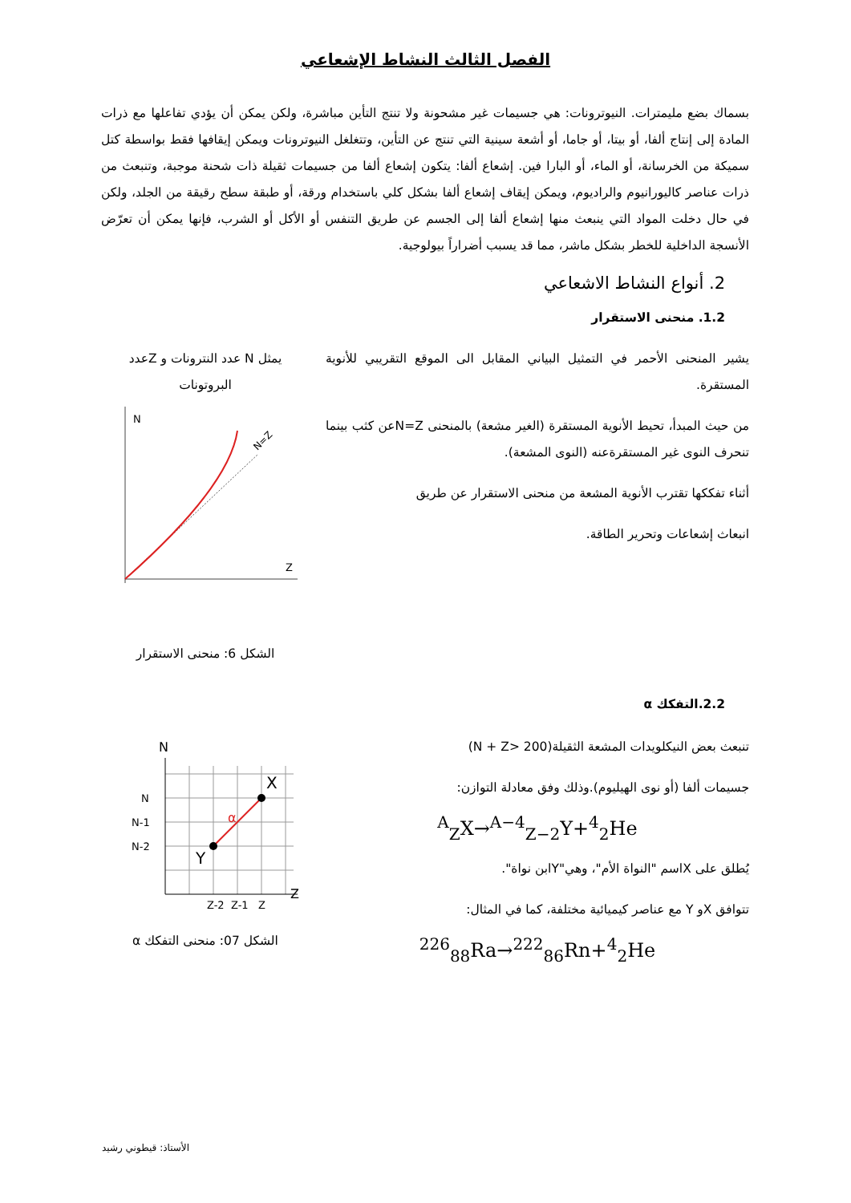الفصل الثالث النشاط الإشعاعي
بسماك بضع مليمترات. النيوترونات: هي جسيمات غير مشحونة ولا تنتج التأين مباشرة، ولكن يمكن أن يؤدي تفاعلها مع ذرات المادة إلى إنتاج ألفا، أو بيتا، أو جاما، أو أشعة سينية التي تنتج عن التأين، وتتغلغل النيوترونات ويمكن إيقافها فقط بواسطة كتل سميكة من الخرسانة، أو الماء، أو البارا فين. إشعاع ألفا: يتكون إشعاع ألفا من جسيمات ثقيلة ذات شحنة موجبة، وتنبعث من ذرات عناصر كاليورانيوم والراديوم، ويمكن إيقاف إشعاع ألفا بشكل كلي باستخدام ورقة، أو طبقة سطح رقيقة من الجلد، ولكن في حال دخلت المواد التي ينبعث منها إشعاع ألفا إلى الجسم عن طريق التنفس أو الأكل أو الشرب، فإنها يمكن أن تعرّض الأنسجة الداخلية للخطر بشكل ماشر، مما قد يسبب أضراراً بيولوجية.
2. أنواع النشاط الاشعاعي
1.2. منحنى الاستقرار
يشير المنحنى الأحمر في التمثيل البياني المقابل الى الموقع التقريبي للأنوية المستقرة.
من حيث المبدأ، تحيط الأنوية المستقرة (الغير مشعة) بالمنحنى N=Zعن كثب بينما تنحرف النوى غير المستقرةعنه (النوى المشعة).
أثناء تفككها تقترب الأنوية المشعة من منحنى الاستقرار عن طريق
انبعاث إشعاعات وتحرير الطاقة.
يمثل N عدد النترونات و Zعدد البروتونات
N
Z
N=Z
الشكل 6: منحنى الاستقرار
2.2.التفكك α
تنبعث بعض النيكلويدات المشعة الثقيلة(N + Z> 200)
جسيمات ألفا (أو نوى الهيليوم).وذلك وفق معادلة التوازن:
<sup>A</sup><sub>Z</sub>X→<sup>A−4</sup><sub>Z−2</sub>Y+<sup>4</sup><sub>2</sub>He
يُطلق على Xاسم "النواة الأم"، وهي"Yابن نواة".
تتوافق Xو Y مع عناصر كيميائية مختلفة، كما في المثال:
<sup>226</sup> <sub>88</sub>Ra→<sup>222</sup><sub>86</sub>Rn+<sup>4</sup><sub>2</sub>He
N
Z
N
N-1
N-2
Z-2
Z-1
Z
X
Y
α
الشكل 07: منحنى التفكك α
الأستاذ: قيطوني رشيد